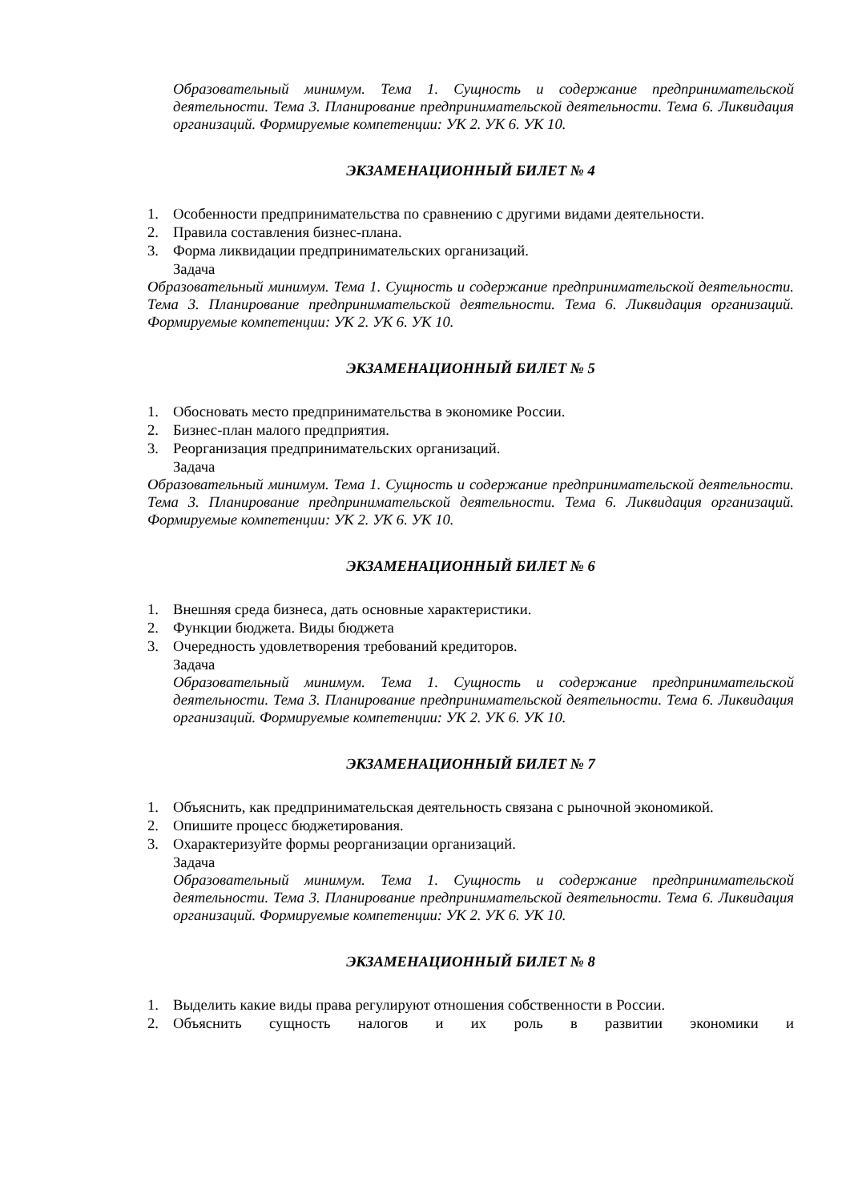Образовательный минимум. Тема 1. Сущность и содержание предпринимательской деятельности. Тема 3. Планирование предпринимательской деятельности. Тема 6. Ликвидация организаций. Формируемые компетенции: УК 2. УК 6. УК 10.
ЭКЗАМЕНАЦИОННЫЙ БИЛЕТ № 4
1. Особенности предпринимательства по сравнению с другими видами деятельности.
2. Правила составления бизнес-плана.
3. Форма ликвидации предпринимательских организаций.
Задача
Образовательный минимум. Тема 1. Сущность и содержание предпринимательской деятельности. Тема 3. Планирование предпринимательской деятельности. Тема 6. Ликвидация организаций. Формируемые компетенции: УК 2. УК 6. УК 10.
ЭКЗАМЕНАЦИОННЫЙ БИЛЕТ № 5
1. Обосновать место предпринимательства в экономике России.
2. Бизнес-план малого предприятия.
3. Реорганизация предпринимательских организаций.
Задача
Образовательный минимум. Тема 1. Сущность и содержание предпринимательской деятельности. Тема 3. Планирование предпринимательской деятельности. Тема 6. Ликвидация организаций. Формируемые компетенции: УК 2. УК 6. УК 10.
ЭКЗАМЕНАЦИОННЫЙ БИЛЕТ № 6
1. Внешняя среда бизнеса, дать основные характеристики.
2. Функции бюджета. Виды бюджета
3. Очередность удовлетворения требований кредиторов.
Задача
Образовательный минимум. Тема 1. Сущность и содержание предпринимательской деятельности. Тема 3. Планирование предпринимательской деятельности. Тема 6. Ликвидация организаций. Формируемые компетенции: УК 2. УК 6. УК 10.
ЭКЗАМЕНАЦИОННЫЙ БИЛЕТ № 7
1. Объяснить, как предпринимательская деятельность связана с рыночной экономикой.
2. Опишите процесс бюджетирования.
3. Охарактеризуйте формы реорганизации организаций.
Задача
Образовательный минимум. Тема 1. Сущность и содержание предпринимательской деятельности. Тема 3. Планирование предпринимательской деятельности. Тема 6. Ликвидация организаций. Формируемые компетенции: УК 2. УК 6. УК 10.
ЭКЗАМЕНАЦИОННЫЙ БИЛЕТ № 8
1. Выделить какие виды права регулируют отношения собственности в России.
2. Объяснить сущность налогов и их роль в развитии экономики и